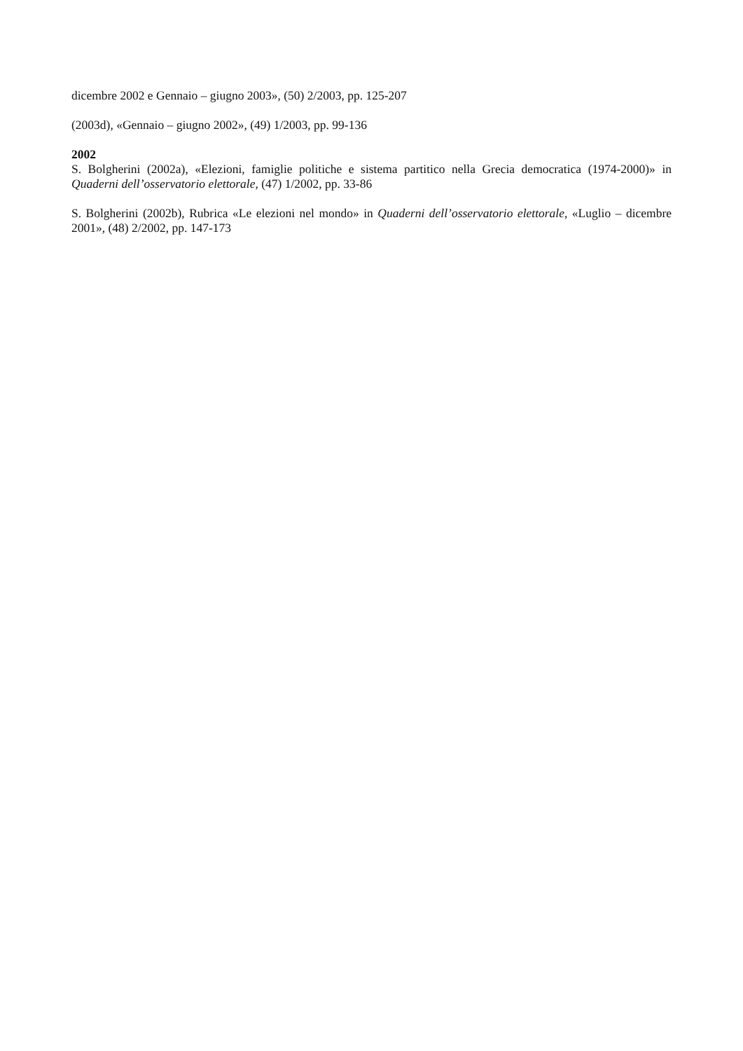dicembre 2002 e Gennaio – giugno 2003», (50) 2/2003, pp. 125-207
(2003d), «Gennaio – giugno 2002», (49) 1/2003, pp. 99-136
2002
S. Bolgherini (2002a), «Elezioni, famiglie politiche e sistema partitico nella Grecia democratica (1974-2000)» in Quaderni dell’osservatorio elettorale, (47) 1/2002, pp. 33-86
S. Bolgherini (2002b), Rubrica «Le elezioni nel mondo» in Quaderni dell’osservatorio elettorale, «Luglio – dicembre 2001», (48) 2/2002, pp. 147-173